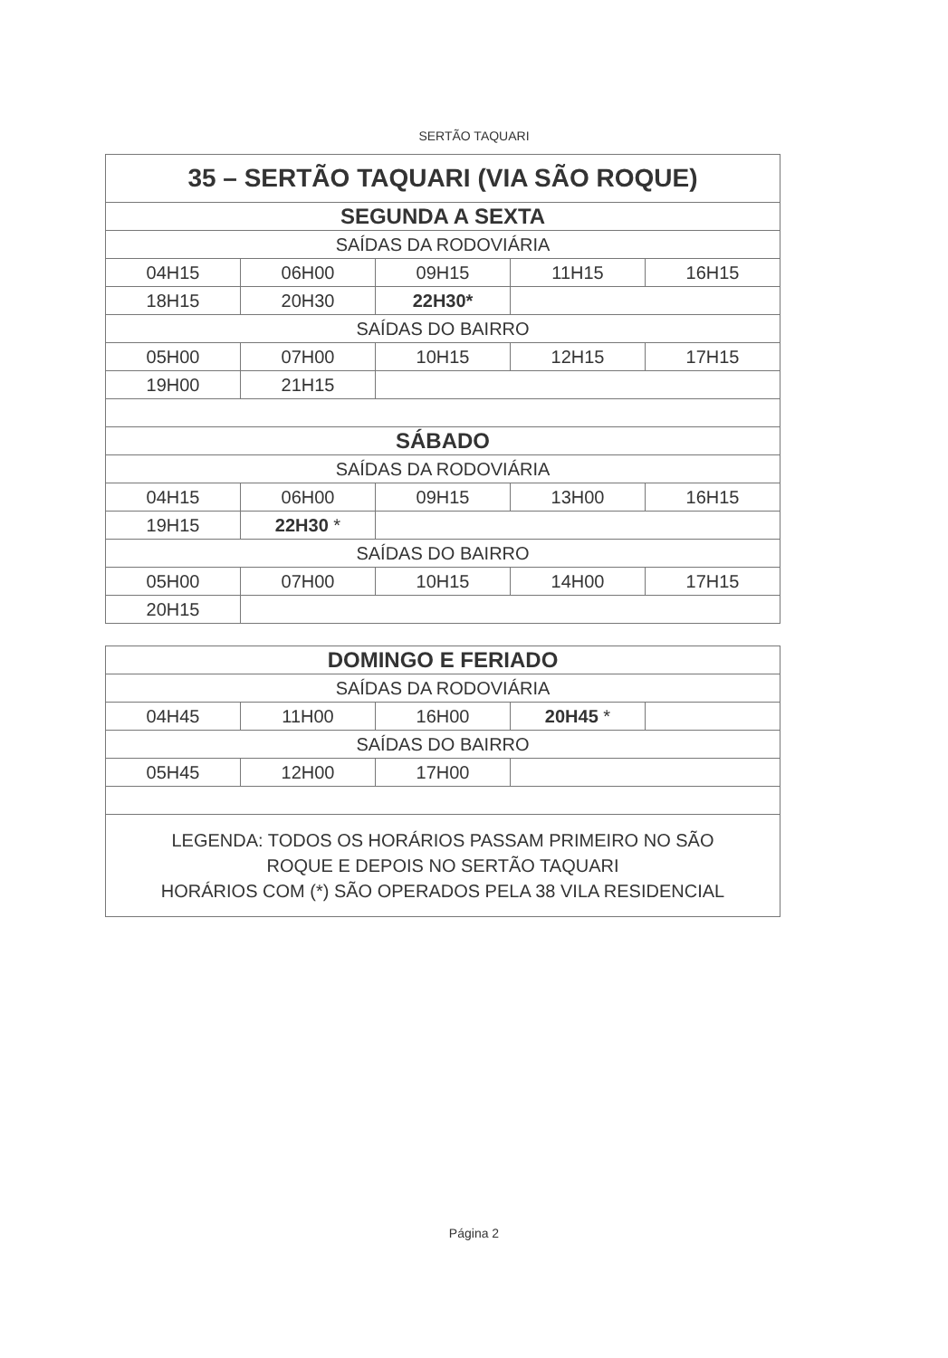SERTÃO TAQUARI
| 35 – SERTÃO TAQUARI (VIA SÃO ROQUE) | | | | |
| SEGUNDA A SEXTA | | | | |
| SAÍDAS DA RODOVIÁRIA | | | | |
| 04H15 | 06H00 | 09H15 | 11H15 | 16H15 |
| 18H15 | 20H30 | 22H30* | | |
| SAÍDAS DO BAIRRO | | | | |
| 05H00 | 07H00 | 10H15 | 12H15 | 17H15 |
| 19H00 | 21H15 | | | |
| SÁBADO | | | | |
| SAÍDAS DA RODOVIÁRIA | | | | |
| 04H15 | 06H00 | 09H15 | 13H00 | 16H15 |
| 19H15 | 22H30 * | | | |
| SAÍDAS DO BAIRRO | | | | |
| 05H00 | 07H00 | 10H15 | 14H00 | 17H15 |
| 20H15 | | | | |
| DOMINGO E FERIADO | | | | |
| SAÍDAS DA RODOVIÁRIA | | | | |
| 04H45 | 11H00 | 16H00 | 20H45 * | |
| SAÍDAS DO BAIRRO | | | | |
| 05H45 | 12H00 | 17H00 | | |
| LEGENDA: TODOS OS HORÁRIOS PASSAM PRIMEIRO NO SÃO ROQUE E DEPOIS NO SERTÃO TAQUARI HORÁRIOS COM (*) SÃO OPERADOS PELA 38 VILA RESIDENCIAL | | | | |
Página 2